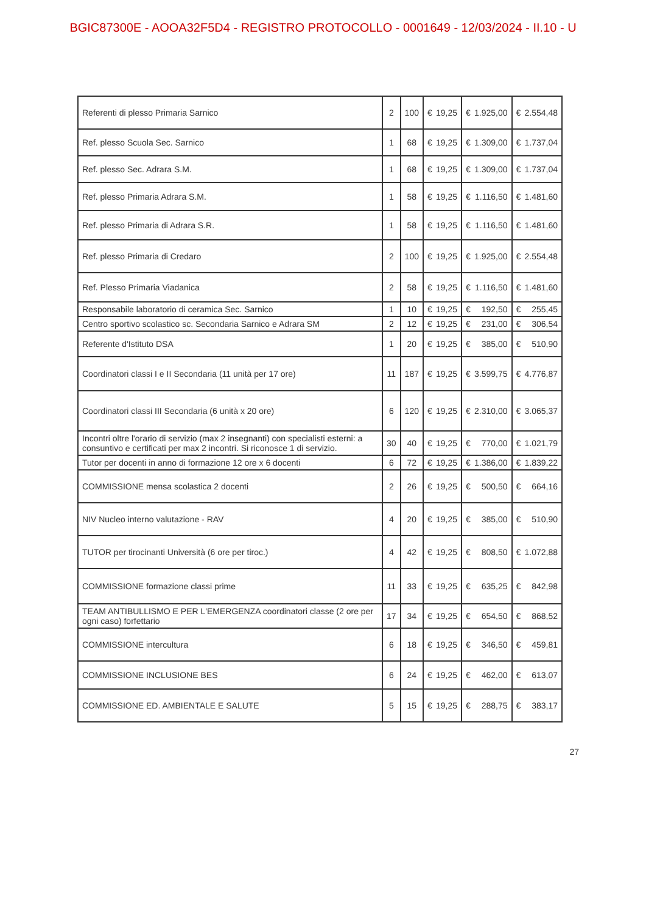BGIC87300E - AOOA32F5D4 - REGISTRO PROTOCOLLO - 0001649 - 12/03/2024 - II.10 - U
| Referenti di plesso Primaria Sarnico | 2 | 100 | € | 19,25 | € | 1.925,00 | € | 2.554,48 |
| Ref. plesso Scuola Sec. Sarnico | 1 | 68 | € | 19,25 | € | 1.309,00 | € | 1.737,04 |
| Ref. plesso Sec. Adrara S.M. | 1 | 68 | € | 19,25 | € | 1.309,00 | € | 1.737,04 |
| Ref. plesso Primaria Adrara S.M. | 1 | 58 | € | 19,25 | € | 1.116,50 | € | 1.481,60 |
| Ref. plesso Primaria di Adrara S.R. | 1 | 58 | € | 19,25 | € | 1.116,50 | € | 1.481,60 |
| Ref. plesso Primaria di Credaro | 2 | 100 | € | 19,25 | € | 1.925,00 | € | 2.554,48 |
| Ref. Plesso Primaria Viadanica | 2 | 58 | € | 19,25 | € | 1.116,50 | € | 1.481,60 |
| Responsabile laboratorio di ceramica Sec. Sarnico | 1 | 10 | € | 19,25 | € | 192,50 | € | 255,45 |
| Centro sportivo scolastico sc. Secondaria Sarnico e Adrara SM | 2 | 12 | € | 19,25 | € | 231,00 | € | 306,54 |
| Referente d'Istituto DSA | 1 | 20 | € | 19,25 | € | 385,00 | € | 510,90 |
| Coordinatori classi I e II Secondaria (11 unità per 17 ore) | 11 | 187 | € | 19,25 | € | 3.599,75 | € | 4.776,87 |
| Coordinatori classi III Secondaria (6 unità x 20 ore) | 6 | 120 | € | 19,25 | € | 2.310,00 | € | 3.065,37 |
| Incontri oltre l'orario di servizio (max 2 insegnanti) con specialisti esterni: a consuntivo e certificati per max 2 incontri. Si riconosce 1 di servizio. | 30 | 40 | € | 19,25 | € | 770,00 | € | 1.021,79 |
| Tutor per docenti in anno di formazione 12 ore x 6 docenti | 6 | 72 | € | 19,25 | € | 1.386,00 | € | 1.839,22 |
| COMMISSIONE mensa scolastica 2 docenti | 2 | 26 | € | 19,25 | € | 500,50 | € | 664,16 |
| NIV Nucleo interno valutazione - RAV | 4 | 20 | € | 19,25 | € | 385,00 | € | 510,90 |
| TUTOR per tirocinanti Università (6 ore per tiroc.) | 4 | 42 | € | 19,25 | € | 808,50 | € | 1.072,88 |
| COMMISSIONE formazione classi prime | 11 | 33 | € | 19,25 | € | 635,25 | € | 842,98 |
| TEAM ANTIBULLISMO E PER L'EMERGENZA coordinatori classe (2 ore per ogni caso) forfettario | 17 | 34 | € | 19,25 | € | 654,50 | € | 868,52 |
| COMMISSIONE intercultura | 6 | 18 | € | 19,25 | € | 346,50 | € | 459,81 |
| COMMISSIONE INCLUSIONE BES | 6 | 24 | € | 19,25 | € | 462,00 | € | 613,07 |
| COMMISSIONE ED. AMBIENTALE E SALUTE | 5 | 15 | € | 19,25 | € | 288,75 | € | 383,17 |
27